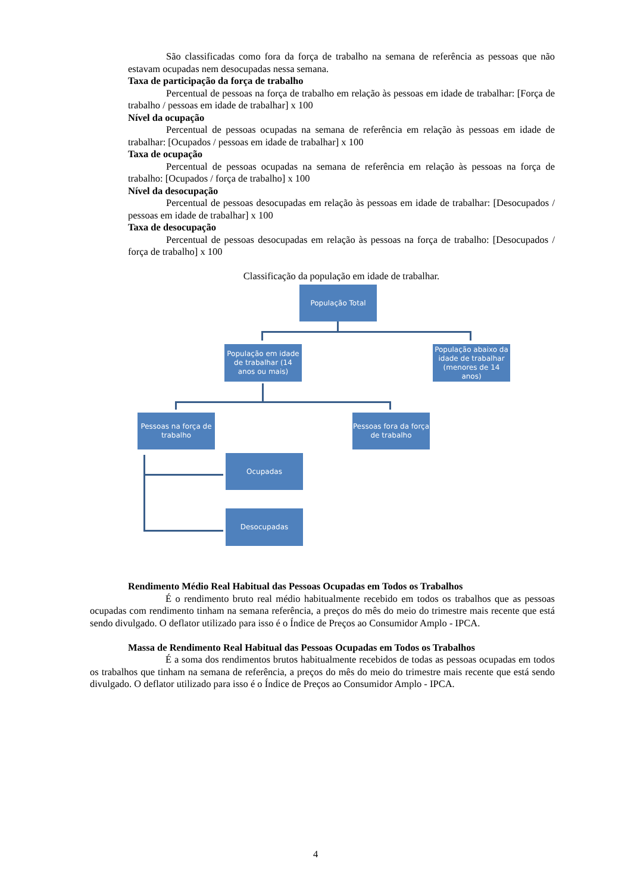São classificadas como fora da força de trabalho na semana de referência as pessoas que não estavam ocupadas nem desocupadas nessa semana.
Taxa de participação da força de trabalho
Percentual de pessoas na força de trabalho em relação às pessoas em idade de trabalhar: [Força de trabalho / pessoas em idade de trabalhar] x 100
Nível da ocupação
Percentual de pessoas ocupadas na semana de referência em relação às pessoas em idade de trabalhar: [Ocupados / pessoas em idade de trabalhar] x 100
Taxa de ocupação
Percentual de pessoas ocupadas na semana de referência em relação às pessoas na força de trabalho: [Ocupados / força de trabalho] x 100
Nível da desocupação
Percentual de pessoas desocupadas em relação às pessoas em idade de trabalhar: [Desocupados / pessoas em idade de trabalhar] x 100
Taxa de desocupação
Percentual de pessoas desocupadas em relação às pessoas na força de trabalho: [Desocupados / força de trabalho] x 100
Classificação da população em idade de trabalhar.
População Total
População em idade de trabalhar (14 anos ou mais)
População abaixo da idade de trabalhar (menores de 14 anos)
Pessoas na força de trabalho
Pessoas fora da força de trabalho
Ocupadas
Desocupadas
Rendimento Médio Real Habitual das Pessoas Ocupadas em Todos os Trabalhos
É o rendimento bruto real médio habitualmente recebido em todos os trabalhos que as pessoas ocupadas com rendimento tinham na semana referência, a preços do mês do meio do trimestre mais recente que está sendo divulgado. O deflator utilizado para isso é o Índice de Preços ao Consumidor Amplo - IPCA.
Massa de Rendimento Real Habitual das Pessoas Ocupadas em Todos os Trabalhos
É a soma dos rendimentos brutos habitualmente recebidos de todas as pessoas ocupadas em todos os trabalhos que tinham na semana de referência, a preços do mês do meio do trimestre mais recente que está sendo divulgado. O deflator utilizado para isso é o Índice de Preços ao Consumidor Amplo - IPCA.
4